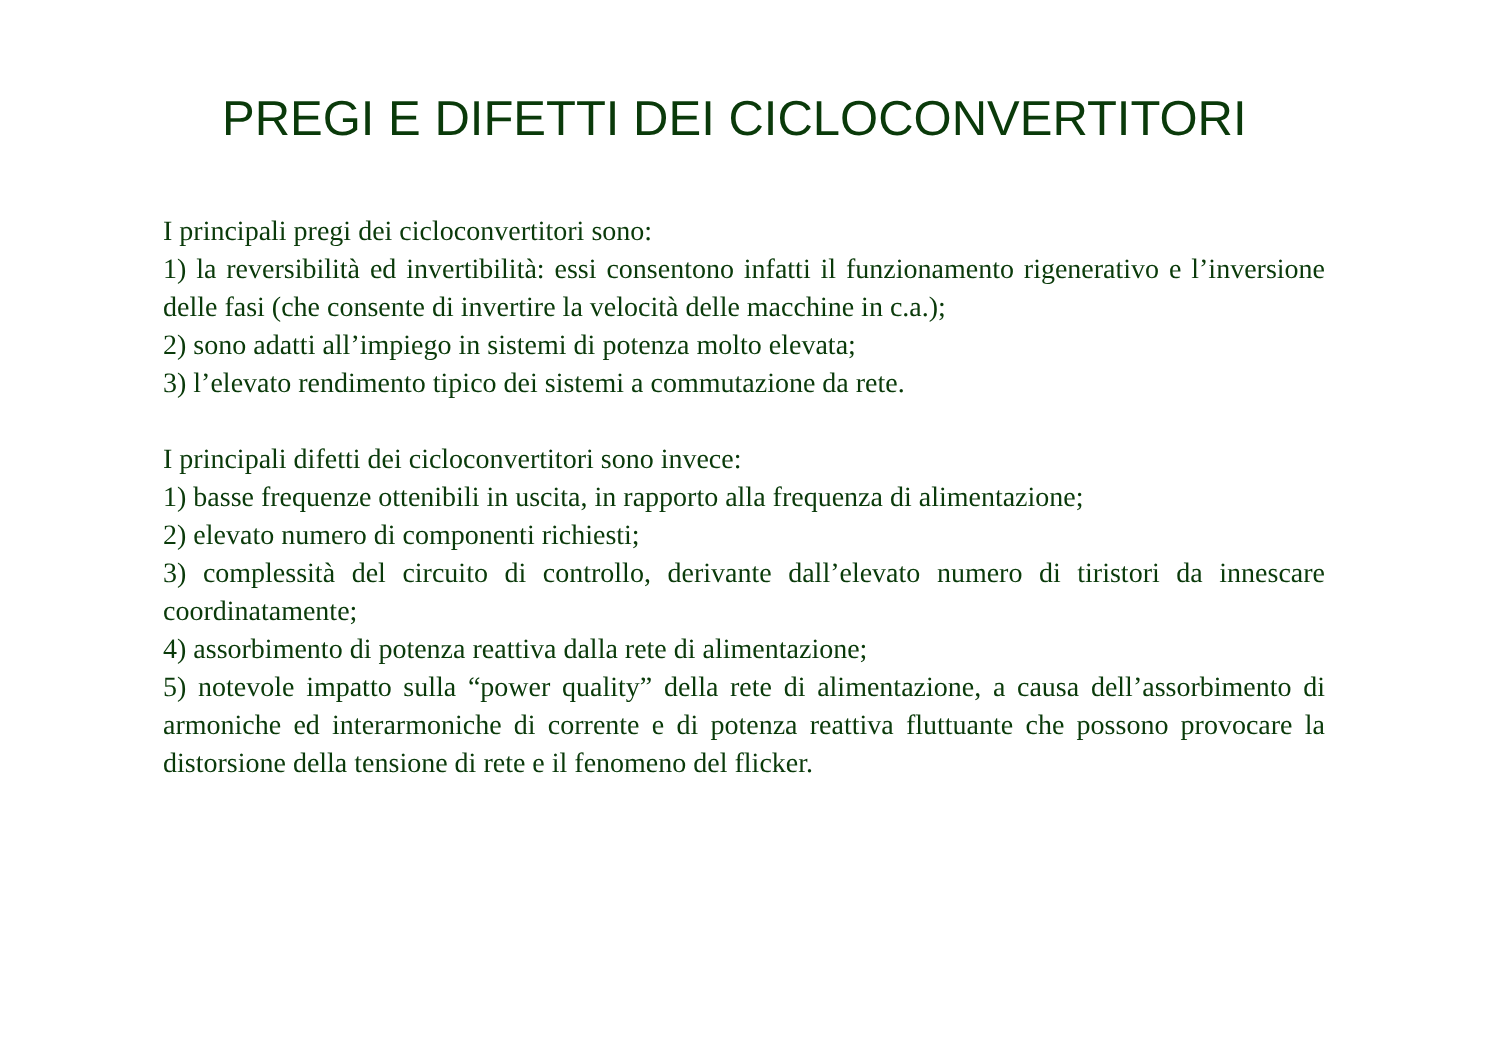PREGI E DIFETTI DEI CICLOCONVERTITORI
I principali pregi dei cicloconvertitori sono:
1) la reversibilità ed invertibilità: essi consentono infatti il funzionamento rigenerativo e l’inversione delle fasi (che consente di invertire la velocità delle macchine in c.a.);
2) sono adatti all’impiego in sistemi di potenza molto elevata;
3) l’elevato rendimento tipico dei sistemi a commutazione da rete.
I principali difetti dei cicloconvertitori sono invece:
1) basse frequenze ottenibili in uscita, in rapporto alla frequenza di alimentazione;
2) elevato numero di componenti richiesti;
3) complessità del circuito di controllo, derivante dall’elevato numero di tiristori da innescare coordinatamente;
4) assorbimento di potenza reattiva dalla rete di alimentazione;
5) notevole impatto sulla “power quality” della rete di alimentazione, a causa dell’assorbimento di armoniche ed interarmoniche di corrente e di potenza reattiva fluttuante che possono provocare la distorsione della tensione di rete e il fenomeno del flicker.